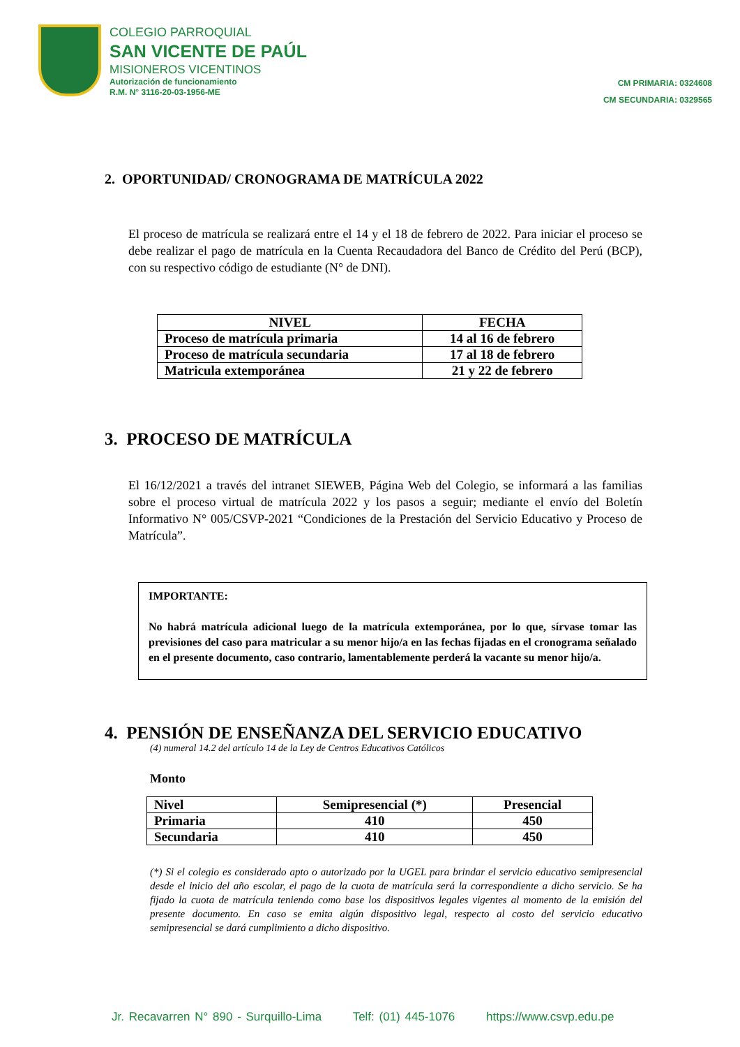COLEGIO PARROQUIAL
SAN VICENTE DE PAÚL
MISIONEROS VICENTINOS
Autorización de funcionamiento
R.M. N° 3116-20-03-1956-ME
CM PRIMARIA: 0324608
CM SECUNDARIA: 0329565
2. OPORTUNIDAD/ CRONOGRAMA DE MATRÍCULA 2022
El proceso de matrícula se realizará entre el 14 y el 18 de febrero de 2022. Para iniciar el proceso se debe realizar el pago de matrícula en la Cuenta Recaudadora del Banco de Crédito del Perú (BCP), con su respectivo código de estudiante (N° de DNI).
| NIVEL | FECHA |
| --- | --- |
| Proceso de matrícula primaria | 14 al 16 de febrero |
| Proceso de matrícula secundaria | 17 al 18 de febrero |
| Matricula extemporánea | 21 y 22 de febrero |
3. PROCESO DE MATRÍCULA
El 16/12/2021 a través del intranet SIEWEB, Página Web del Colegio, se informará a las familias sobre el proceso virtual de matrícula 2022 y los pasos a seguir; mediante el envío del Boletín Informativo N° 005/CSVP-2021 “Condiciones de la Prestación del Servicio Educativo y Proceso de Matrícula”.
IMPORTANTE:
No habrá matrícula adicional luego de la matrícula extemporánea, por lo que, sírvase tomar las previsiones del caso para matricular a su menor hijo/a en las fechas fijadas en el cronograma señalado en el presente documento, caso contrario, lamentablemente perderá la vacante su menor hijo/a.
4. PENSIÓN DE ENSEÑANZA DEL SERVICIO EDUCATIVO
(4) numeral 14.2 del artículo 14 de la Ley de Centros Educativos Católicos
Monto
| Nivel | Semipresencial (*) | Presencial |
| --- | --- | --- |
| Primaria | 410 | 450 |
| Secundaria | 410 | 450 |
(*) Si el colegio es considerado apto o autorizado por la UGEL para brindar el servicio educativo semipresencial desde el inicio del año escolar, el pago de la cuota de matrícula será la correspondiente a dicho servicio. Se ha fijado la cuota de matrícula teniendo como base los dispositivos legales vigentes al momento de la emisión del presente documento. En caso se emita algún dispositivo legal, respecto al costo del servicio educativo semipresencial se dará cumplimiento a dicho dispositivo.
Jr. Recavarren N° 890 - Surquillo-Lima Telf: (01) 445-1076 https://www.csvp.edu.pe